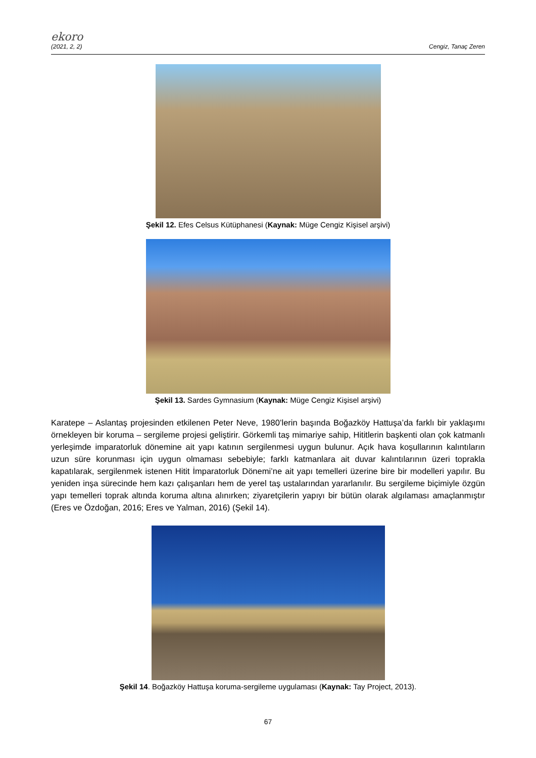ekoro
(2021, 2, 2) Cengiz, Tanaç Zeren
Şekil 12. Efes Celsus Kütüphanesi (Kaynak: Müge Cengiz Kişisel arşivi)
Şekil 13. Sardes Gymnasium (Kaynak: Müge Cengiz Kişisel arşivi)
Karatepe – Aslantaş projesinden etkilenen Peter Neve, 1980’lerin başında Boğazköy Hattuşa’da farklı bir yaklaşımı örnekleyen bir koruma – sergileme projesi geliştirir. Görkemli taş mimariye sahip, Hititlerin başkenti olan çok katmanlı yerleşimde imparatorluk dönemine ait yapı katının sergilenmesi uygun bulunur. Açık hava koşullarının kalıntıların uzun süre korunması için uygun olmaması sebebiyle; farklı katmanlara ait duvar kalıntılarının üzeri toprakla kapatılarak, sergilenmek istenen Hitit İmparatorluk Dönemi’ne ait yapı temelleri üzerine bire bir modelleri yapılır. Bu yeniden inşa sürecinde hem kazı çalışanları hem de yerel taş ustalarından yararlanılır. Bu sergileme biçimiyle özgün yapı temelleri toprak altında koruma altına alınırken; ziyaretçilerin yapıyı bir bütün olarak algılaması amaçlanmıştır (Eres ve Özdoğan, 2016; Eres ve Yalman, 2016) (Şekil 14).
Şekil 14. Boğazköy Hattuşa koruma-sergileme uygulaması (Kaynak: Tay Project, 2013).
67